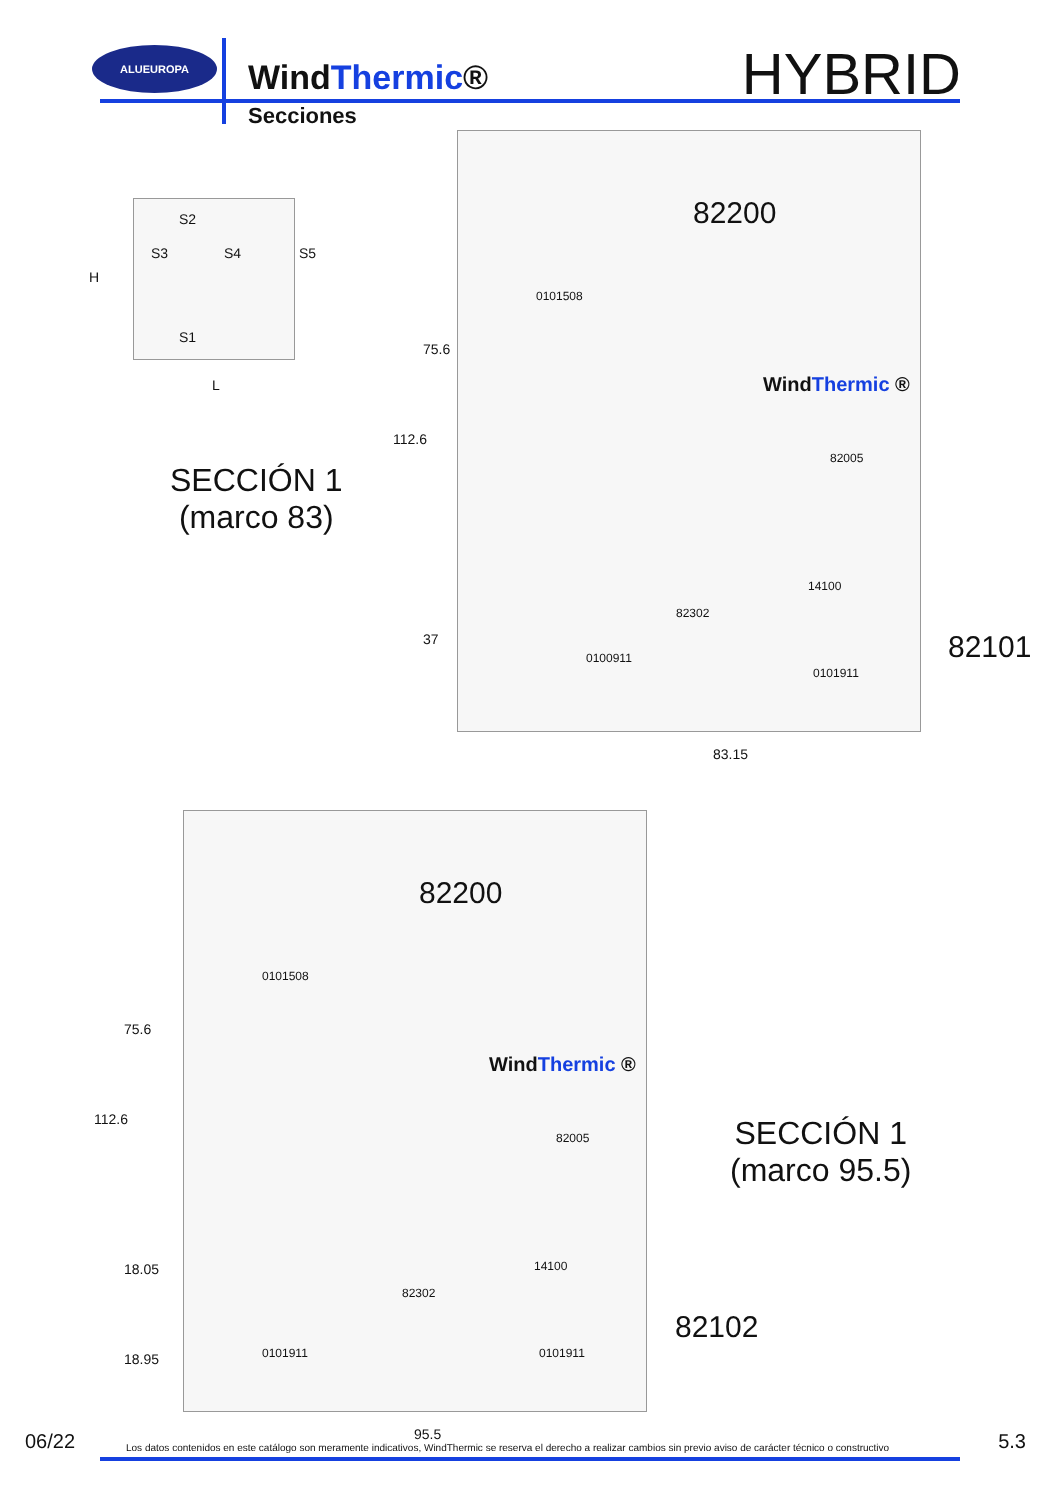ALUEUROPA
WindThermic®
Secciones
HYBRID
S2
S3 S4 S5
S1
H
L
SECCIÓN 1
(marco 83)
82200
0101508
WindThermic ®
82005
14100
82302
0100911
0101911
75.6
112.6
37
83.15
82101
82200
0101508
WindThermic ®
82005
14100
82302
0101911 0101911
75.6
112.6
18.05
18.95
95.5
SECCIÓN 1
(marco 95.5)
82102
06/22
Los datos contenidos en este catálogo son meramente indicativos, WindThermic se reserva el derecho a realizar cambios sin previo aviso de carácter técnico o constructivo
5.3